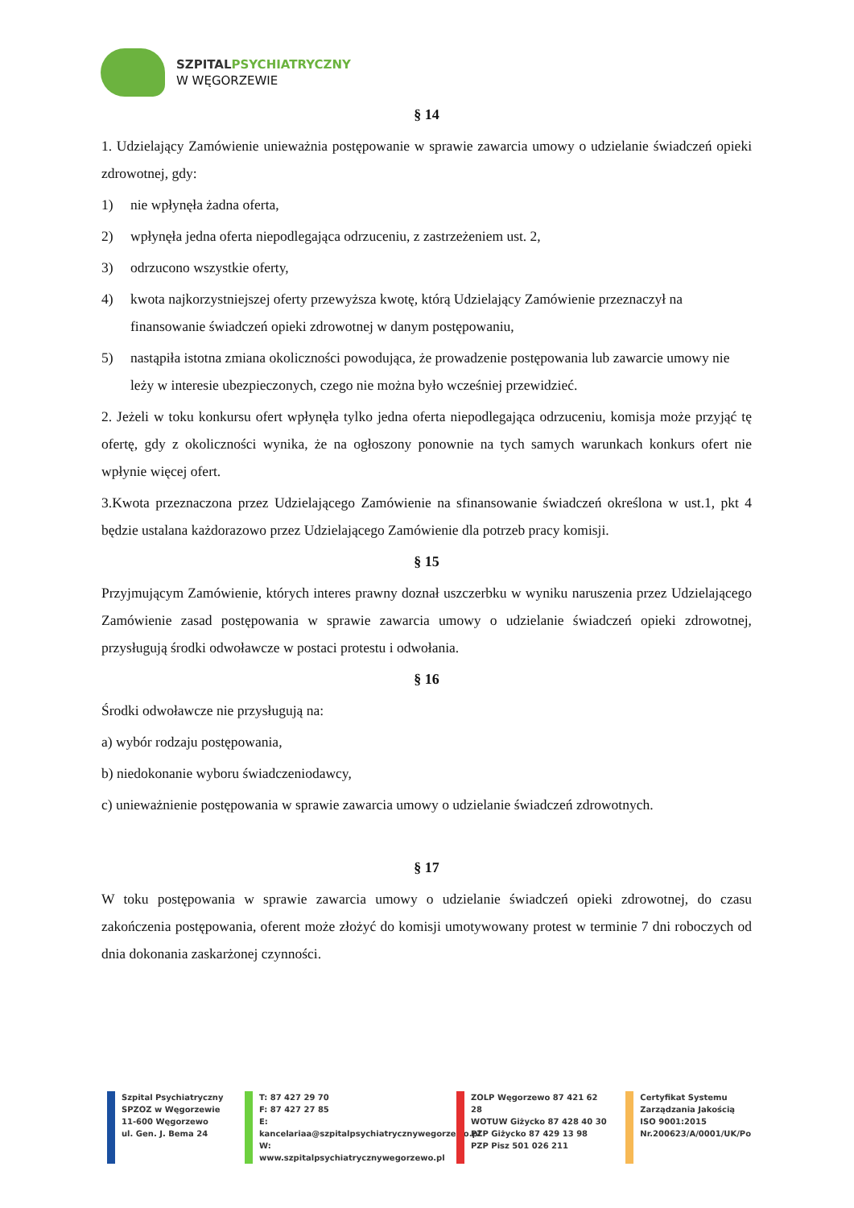SZPITAL PSYCHIATRYCZNY
W WĘGORZEWIE
§ 14
1. Udzielający Zamówienie unieważnia postępowanie w sprawie zawarcia umowy o udzielanie świadczeń opieki zdrowotnej, gdy:
1) nie wpłynęła żadna oferta,
2) wpłynęła jedna oferta niepodlegająca odrzuceniu, z zastrzeżeniem ust. 2,
3) odrzucono wszystkie oferty,
4) kwota najkorzystniejszej oferty przewyższa kwotę, którą Udzielający Zamówienie przeznaczył na finansowanie świadczeń opieki zdrowotnej w danym postępowaniu,
5) nastąpiła istotna zmiana okoliczności powodująca, że prowadzenie postępowania lub zawarcie umowy nie leży w interesie ubezpieczonych, czego nie można było wcześniej przewidzieć.
2. Jeżeli w toku konkursu ofert wpłynęła tylko jedna oferta niepodlegająca odrzuceniu, komisja może przyjąć tę ofertę, gdy z okoliczności wynika, że na ogłoszony ponownie na tych samych warunkach konkurs ofert nie wpłynie więcej ofert.
3.Kwota przeznaczona przez Udzielającego Zamówienie na sfinansowanie świadczeń określona w ust.1, pkt 4 będzie ustalana każdorazowo przez Udzielającego Zamówienie dla potrzeb pracy komisji.
§ 15
Przyjmującym Zamówienie, których interes prawny doznał uszczerbku w wyniku naruszenia przez Udzielającego Zamówienie zasad postępowania w sprawie zawarcia umowy o udzielanie świadczeń opieki zdrowotnej, przysługują środki odwoławcze w postaci protestu i odwołania.
§ 16
Środki odwoławcze nie przysługują na:
a) wybór rodzaju postępowania,
b) niedokonanie wyboru świadczeniodawcy,
c) unieważnienie postępowania w sprawie zawarcia umowy o udzielanie świadczeń zdrowotnych.
§ 17
W toku postępowania w sprawie zawarcia umowy o udzielanie świadczeń opieki zdrowotnej, do czasu zakończenia postępowania, oferent może złożyć do komisji umotywowany protest w terminie 7 dni roboczych od dnia dokonania zaskarżonej czynności.
Szpital Psychiatryczny
SPZOZ w Węgorzewie
11-600 Węgorzewo
ul. Gen. J. Bema 24
T: 87 427 29 70
F: 87 427 27 85
E: kancelariaa@szpitalpsychiatrycznywegorzewo.pl
W: www.szpitalpsychiatrycznywegorzewo.pl
ZOLP Węgorzewo 87 421 62 28
WOTUW Giżycko 87 428 40 30
PZP Giżycko 87 429 13 98
PZP Pisz 501 026 211
Certyfikat Systemu
Zarządzania Jakością
ISO 9001:2015
Nr.200623/A/0001/UK/Po